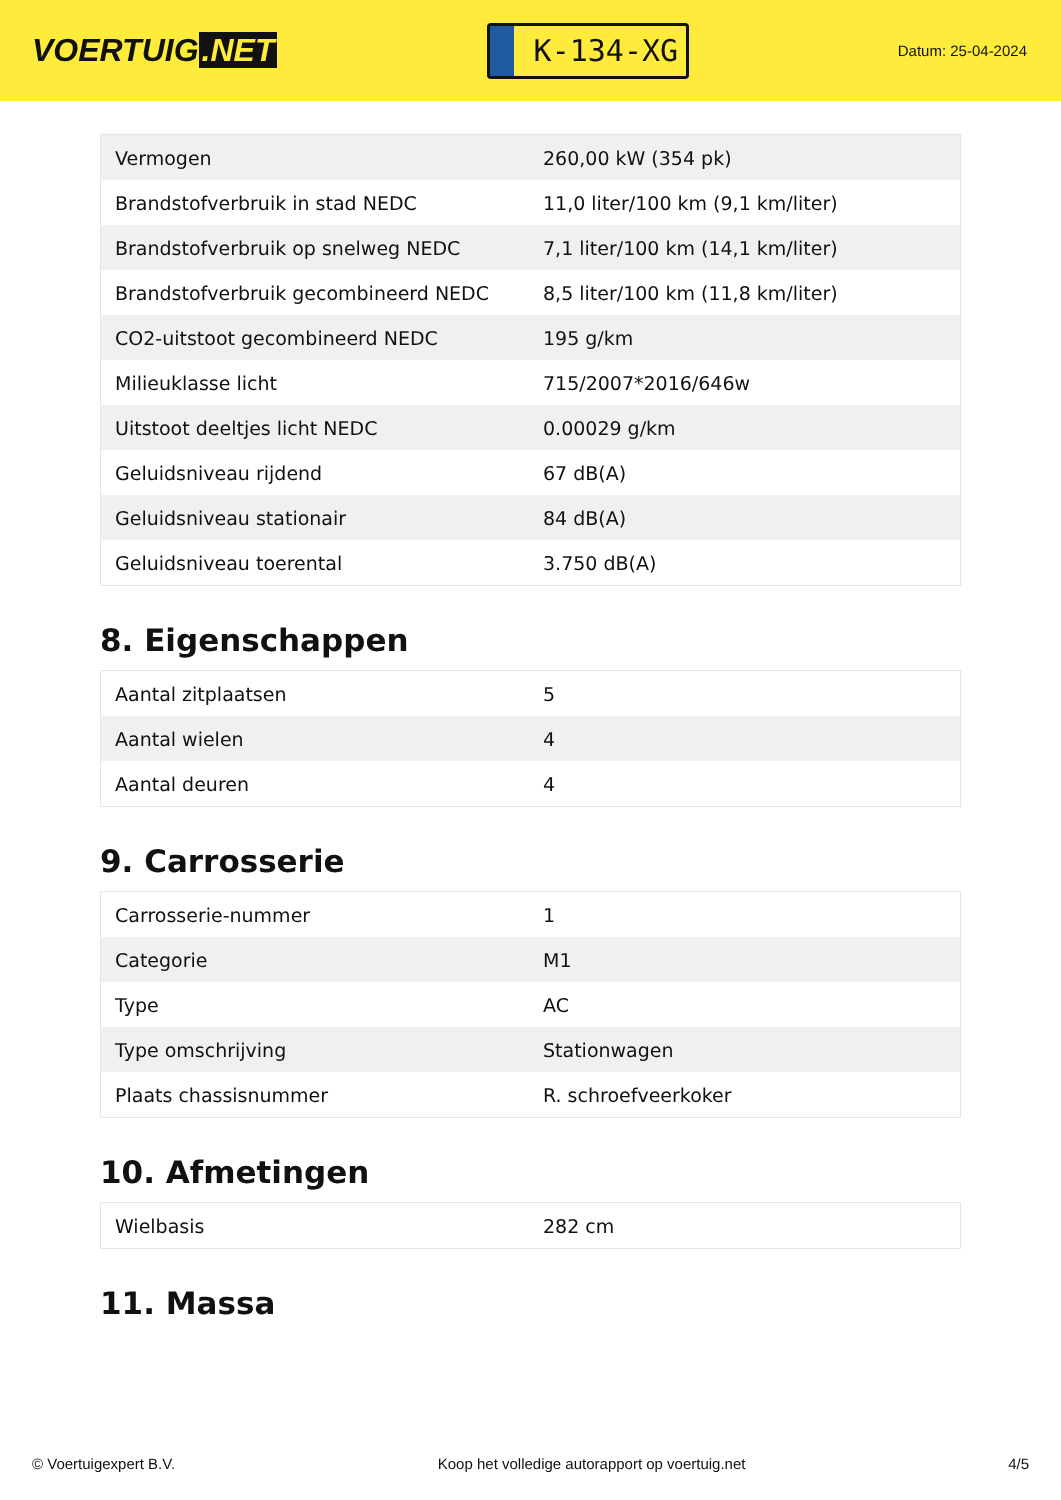VOERTUIG.NET
K-134-XG
Datum: 25-04-2024
| Vermogen | 260,00 kW (354 pk) |
| Brandstofverbruik in stad NEDC | 11,0 liter/100 km (9,1 km/liter) |
| Brandstofverbruik op snelweg NEDC | 7,1 liter/100 km (14,1 km/liter) |
| Brandstofverbruik gecombineerd NEDC | 8,5 liter/100 km (11,8 km/liter) |
| CO2-uitstoot gecombineerd NEDC | 195 g/km |
| Milieuklasse licht | 715/2007*2016/646w |
| Uitstoot deeltjes licht NEDC | 0.00029 g/km |
| Geluidsniveau rijdend | 67 dB(A) |
| Geluidsniveau stationair | 84 dB(A) |
| Geluidsniveau toerental | 3.750 dB(A) |
8. Eigenschappen
| Aantal zitplaatsen | 5 |
| Aantal wielen | 4 |
| Aantal deuren | 4 |
9. Carrosserie
| Carrosserie-nummer | 1 |
| Categorie | M1 |
| Type | AC |
| Type omschrijving | Stationwagen |
| Plaats chassisnummer | R. schroefveerkoker |
10. Afmetingen
| Wielbasis | 282 cm |
11. Massa
© Voertuigexpert B.V. Koop het volledige autorapport op voertuig.net 4/5